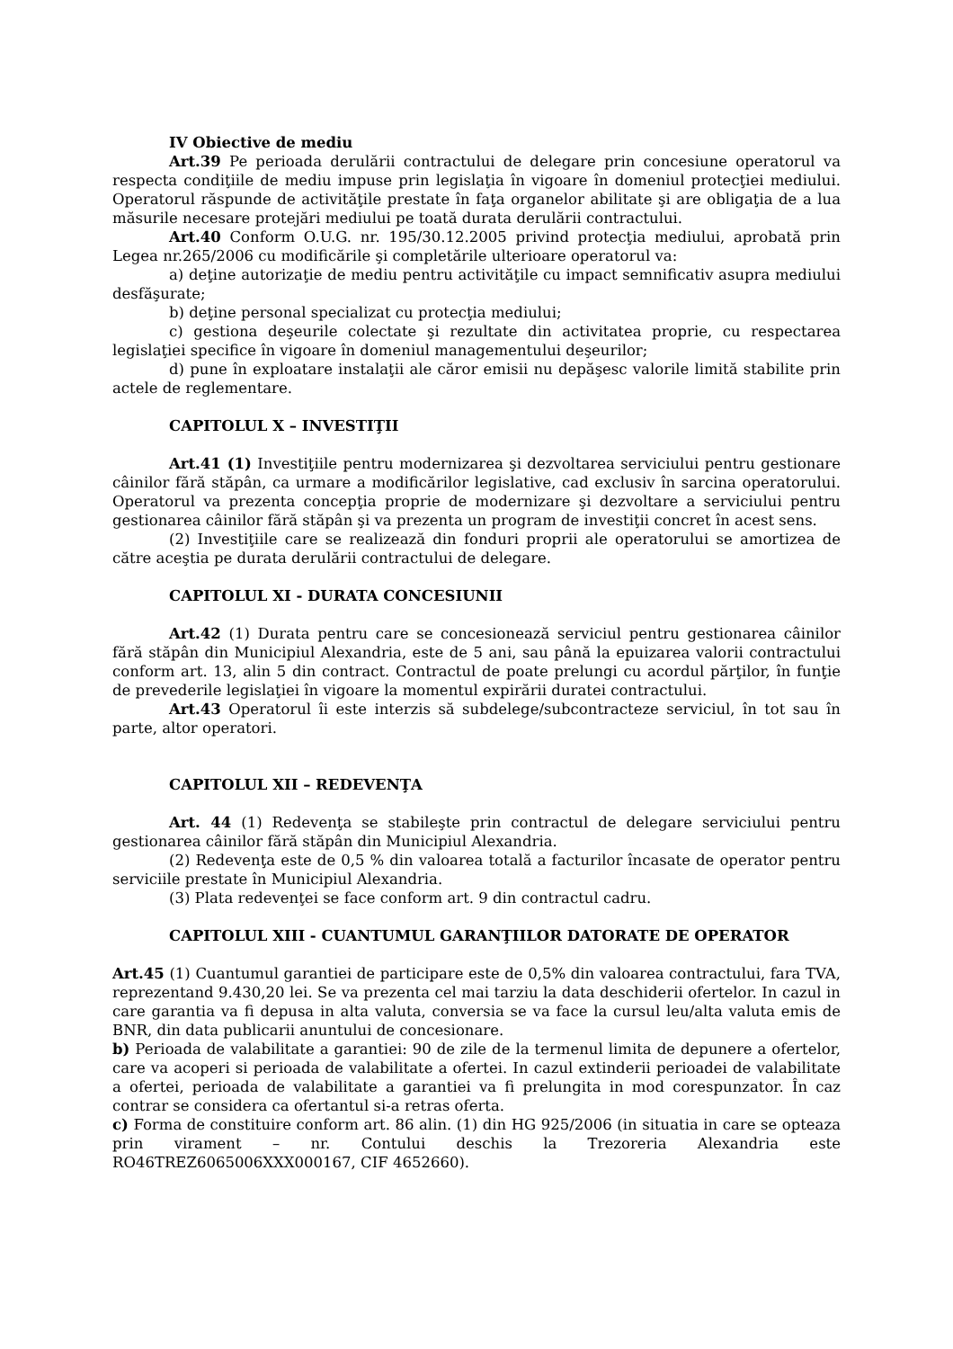IV Obiective de mediu
Art.39 Pe perioada derulării contractului de delegare prin concesiune operatorul va respecta condiţiile de mediu impuse prin legislaţia în vigoare în domeniul protecţiei mediului. Operatorul răspunde de activităţile prestate în faţa organelor abilitate şi are obligaţia de a lua măsurile necesare protejări mediului pe toată durata derulării contractului.
Art.40 Conform O.U.G. nr. 195/30.12.2005 privind protecţia mediului, aprobată prin Legea nr.265/2006 cu modificările şi completările ulterioare operatorul va:
a) deţine autorizaţie de mediu pentru activităţile cu impact semnificativ asupra mediului desfăşurate;
b) deţine personal specializat cu protecţia mediului;
c) gestiona deşeurile colectate şi rezultate din activitatea proprie, cu respectarea legislaţiei specifice în vigoare în domeniul managementului deşeurilor;
d) pune în exploatare instalaţii ale căror emisii nu depăşesc valorile limită stabilite prin actele de reglementare.
CAPITOLUL X – INVESTIŢII
Art.41 (1) Investiţiile pentru modernizarea şi dezvoltarea serviciului pentru gestionare câinilor fără stăpân, ca urmare a modificărilor legislative, cad exclusiv în sarcina operatorului. Operatorul va prezenta concepţia proprie de modernizare şi dezvoltare a serviciului pentru gestionarea câinilor fără stăpân şi va prezenta un program de investiţii concret în acest sens.
(2) Investiţiile care se realizează din fonduri proprii ale operatorului se amortizea de către aceştia pe durata derulării contractului de delegare.
CAPITOLUL XI - DURATA CONCESIUNII
Art.42 (1) Durata pentru care se concesionează serviciul pentru gestionarea câinilor fără stăpân din Municipiul Alexandria, este de 5 ani, sau până la epuizarea valorii contractului conform art. 13, alin 5 din contract. Contractul de poate prelungi cu acordul părţilor, în funţie de prevederile legislaţiei în vigoare la momentul expirării duratei contractului.
Art.43 Operatorul îi este interzis să subdelege/subcontracteze serviciul, în tot sau în parte, altor operatori.
CAPITOLUL XII – REDEVENŢA
Art. 44 (1) Redevenţa se stabileşte prin contractul de delegare serviciului pentru gestionarea câinilor fără stăpân din Municipiul Alexandria.
(2) Redevenţa este de 0,5 % din valoarea totală a facturilor încasate de operator pentru serviciile prestate în Municipiul Alexandria.
(3) Plata redevenţei se face conform art. 9 din contractul cadru.
CAPITOLUL XIII - CUANTUMUL GARANŢIILOR DATORATE DE OPERATOR
Art.45 (1) Cuantumul garantiei de participare este de 0,5% din valoarea contractului, fara TVA, reprezentand 9.430,20 lei. Se va prezenta cel mai tarziu la data deschiderii ofertelor. In cazul in care garantia va fi depusa in alta valuta, conversia se va face la cursul leu/alta valuta emis de BNR, din data publicarii anuntului de concesionare.
b) Perioada de valabilitate a garantiei: 90 de zile de la termenul limita de depunere a ofertelor, care va acoperi si perioada de valabilitate a ofertei. In cazul extinderii perioadei de valabilitate a ofertei, perioada de valabilitate a garantiei va fi prelungita in mod corespunzator. În caz contrar se considera ca ofertantul si-a retras oferta.
c) Forma de constituire conform art. 86 alin. (1) din HG 925/2006 (in situatia in care se opteaza prin virament – nr. Contului deschis la Trezoreria Alexandria este RO46TREZ6065006XXX000167, CIF 4652660).